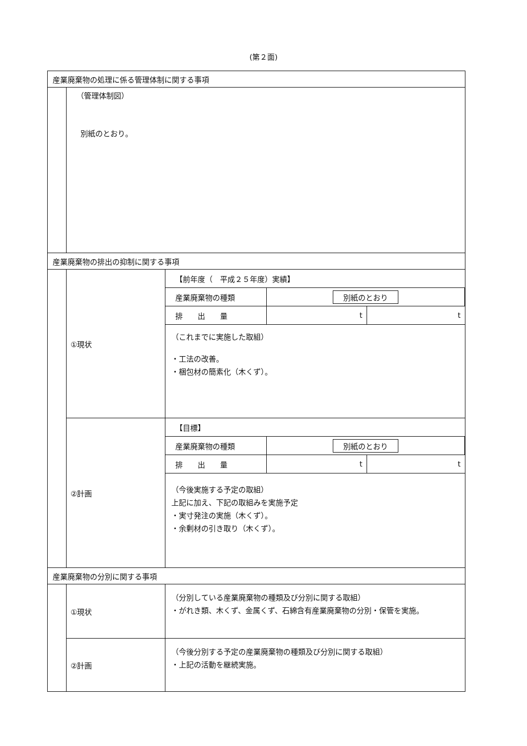(第２面)
産業廃棄物の処理に係る管理体制に関する事項
（管理体制図）
別紙のとおり。
産業廃棄物の排出の抑制に関する事項
①現状
| 【前年度（ 平成２５年度）実績】 | | |
| 産業廃棄物の種類 | 別紙のとおり | |
| 排 出 量 | t | t |
（これまでに実施した取組）
・工法の改善。
・梱包材の簡素化（木くず）。
②計画
| 【目標】 | | |
| 産業廃棄物の種類 | 別紙のとおり | |
| 排 出 量 | t | t |
（今後実施する予定の取組）
上記に加え、下記の取組みを実施予定
・実寸発注の実施（木くず）。
・余剰材の引き取り（木くず）。
産業廃棄物の分別に関する事項
①現状
（分別している産業廃棄物の種類及び分別に関する取組）
・がれき類、木くず、金属くず、石綿含有産業廃棄物の分別・保管を実施。
②計画
（今後分別する予定の産業廃棄物の種類及び分別に関する取組）
・上記の活動を継続実施。